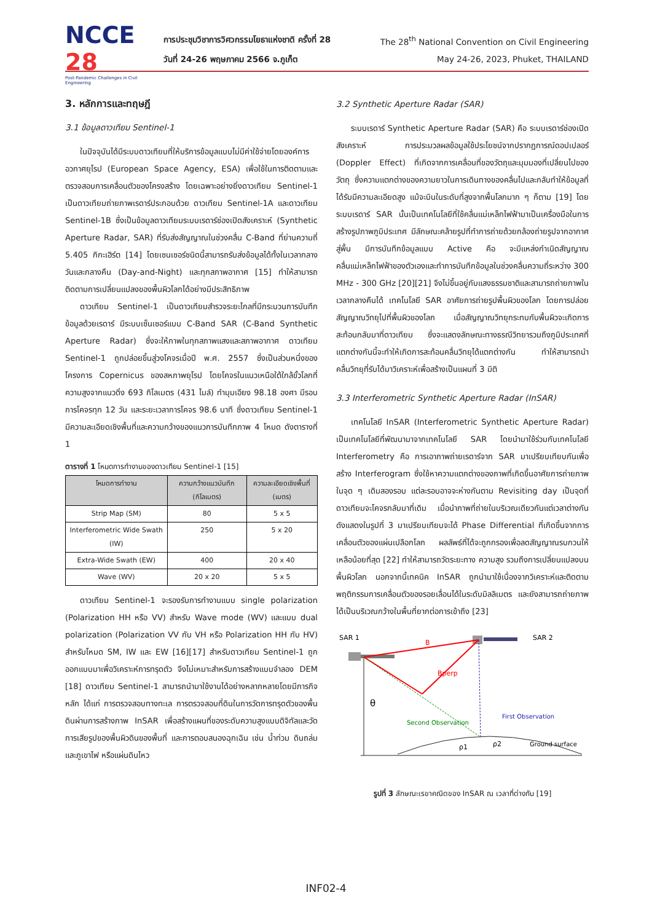NCCE 28
Post-Pandemic Challenges in Civil Engineering
การประชุมวิชาการวิศวกรรมโยธาแห่งชาติ ครั้งที่ 28 The 28<sup>th</sup> National Convention on Civil Engineering
วันที่ 24-26 พฤษภาคม 2566 จ.ภูเก็ต May 24-26, 2023, Phuket, THAILAND
3. หลักการและทฤษฎี
3.1 ข้อมูลดาวเทียม Sentinel-1
ในปัจจุบันได้มีระบบดาวเทียมที่ให้บริการข้อมูลแบบไม่มีค่าใช้จ่ายโดยองค์การอวกาศยุโรป (European Space Agency, ESA) เพื่อใช้ในการติดตามและตรวจสอบการเคลื่อนตัวของโครงสร้าง โดยเฉพาะอย่างยิ่งดาวเทียม Sentinel-1 เป็นดาวเทียมถ่ายภาพเรดาร์ประกอบด้วย ดาวเทียม Sentinel-1A และดาวเทียม Sentinel-1B ซึ่งเป็นข้อมูลดาวเทียมระบบเรดาร์ช่องเปิดสังเคราะห์ (Synthetic Aperture Radar, SAR) ที่รับส่งสัญญาณในช่วงคลื่น C-Band ที่ย่านความถี่ 5.405 กิกะเฮิร์ต [14] โดยเซนเซอร์ชนิดนี้สามารถรับส่งข้อมูลได้ทั้งในเวลากลางวันและกลางคืน (Day-and-Night) และทุกสภาพอากาศ [15] ทำให้สามารถติดตามการเปลี่ยนแปลงของพื้นผิวโลกได้อย่างมีประสิทธิภาพ
ดาวเทียม Sentinel-1 เป็นดาวเทียมสำรวจระยะไกลที่มีกระบวนการบันทึกข้อมูลด้วยเรดาร์ มีระบบเซ็นเซอร์แบบ C-Band SAR (C-Band Synthetic Aperture Radar) ซึ่งจะให้ภาพในทุกสภาพแสงและสภาพอากาศ ดาวเทียม Sentinel-1 ถูกปล่อยขึ้นสู่วงโคจรเมื่อปี พ.ศ. 2557 ซึ่งเป็นส่วนหนึ่งของโครงการ Copernicus ของสหภาพยุโรป โดยโคจรในแนวเหนือใต้ใกล้ขั้วโลกที่ความสูงจากแนวดิ่ง 693 กิโลเมตร (431 ไมล์) ทำมุมเอียง 98.18 องศา มีรอบการโคจรทุก 12 วัน และระยะเวลาการโคจร 98.6 นาที ซึ่งดาวเทียม Sentinel-1 มีความละเอียดเชิงพื้นที่และความกว้างของแนวการบันทึกภาพ 4 โหมด ดังตารางที่ 1
ตารางที่ 1 โหมดการทำงานของดาวเทียม Sentinel-1 [15]
| โหมดการทำงาน | ความกว้างแนวบันทึก (กิโลเมตร) | ความละเอียดเชิงพื้นที่ (เมตร) |
| --- | --- | --- |
| Strip Map (SM) | 80 | 5 x 5 |
| Interferometric Wide Swath (IW) | 250 | 5 x 20 |
| Extra-Wide Swath (EW) | 400 | 20 x 40 |
| Wave (WV) | 20 x 20 | 5 x 5 |
ดาวเทียม Sentinel-1 จะรองรับการทำงานแบบ single polarization (Polarization HH หรือ VV) สำหรับ Wave mode (WV) และแบบ dual polarization (Polarization VV กับ VH หรือ Polarization HH กับ HV) สำหรับโหมด SM, IW และ EW [16][17] สำหรับดาวเทียม Sentinel-1 ถูกออกแบบมาเพื่อวิเคราะห์การทรุดตัว จึงไม่เหมาะสำหรับการสร้างแบบจำลอง DEM [18] ดาวเทียม Sentinel-1 สามารถนำมาใช้งานได้อย่างหลากหลายโดยมีภารกิจหลัก ได้แก่ การตรวจสอบทางทะเล การตรวจสอบที่ดินในการวัดการทรุดตัวของพื้นดินผ่านการสร้างภาพ InSAR เพื่อสร้างแผนที่ของระดับความสูงแบบดิจิทัลและวัดการเสียรูปของพื้นผิวดินของพื้นที่ และการตอบสนองฉุกเฉิน เช่น น้ำท่วม ดินถล่มและภูเขาไฟ หรือแผ่นดินไหว
3.2 Synthetic Aperture Radar (SAR)
ระบบเรดาร์ Synthetic Aperture Radar (SAR) คือ ระบบเรดาร์ช่องเปิดสังเคราะห์ การประมวลผลข้อมูลใช้ประโยชน์จากปรากฏการณ์ดอปเปลอร์ (Doppler Effect) ที่เกิดจากการเคลื่อนที่ของวัตถุและมุมมองที่เปลี่ยนไปของวัตถุ ซึ่งความแตกต่างของความยาวในการเดินทางของคลื่นไปและกลับทำให้ข้อมูลที่ได้รับมีความละเอียดสูง แม้จะบินในระดับที่สูงจากพื้นโลกมาก ๆ ก็ตาม [19] โดยระบบเรดาร์ SAR นั้นเป็นเทคโนโลยีที่ใช้คลื่นแม่เหล็กไฟฟ้ามาเป็นเครื่องมือในการสร้างรูปภาพภูมิประเทศ มีลักษณะคล้ายรูปที่ทำการถ่ายด้วยกล้องถ่ายรูปจากอากาศสู่พื้น มีการบันทึกข้อมูลแบบ Active คือ จะมีแหล่งกำเนิดสัญญาณคลื่นแม่เหล็กไฟฟ้าของตัวเองและทำการบันทึกข้อมูลในช่วงคลื่นความถี่ระหว่าง 300 MHz - 300 GHz [20][21] จึงไม่ขึ้นอยู่กับแสงธรรมชาติและสามารถถ่ายภาพในเวลากลางคืนได้ เทคโนโลยี SAR อาศัยการถ่ายรูปพื้นผิวของโลก โดยการปล่อยสัญญาณวิทยุไปที่พื้นผิวของโลก เมื่อสัญญาณวิทยุกระทบกับพื้นผิวจะเกิดการสะท้อนกลับมาที่ดาวเทียม ซึ่งจะแสดงลักษณะทางธรณีวิทยารวมถึงภูมิประเทศที่แตกต่างกันนี้จะทำให้เกิดการสะท้อนคลื่นวิทยุได้แตกต่างกัน ทำให้สามารถนำคลื่นวิทยุที่รับได้มาวิเคราะห์เพื่อสร้างเป็นแผนที่ 3 มิติ
3.3 Interferometric Synthetic Aperture Radar (InSAR)
เทคโนโลยี InSAR (Interferometric Synthetic Aperture Radar) เป็นเทคโนโลยีที่พัฒนามาจากเทคโนโลยี SAR โดยนำมาใช้ร่วมกับเทคโนโลยี Interferometry คือ การเอาภาพถ่ายเรดาร์จาก SAR มาเปรียบเทียบกันเพื่อสร้าง Interferogram ซึ่งใช้หาความแตกต่างของภาพที่เกิดขึ้นอาศัยการถ่ายภาพในจุด ๆ เดิมสองรอบ แต่ละรอบอาจจะห่างกันตาม Revisiting day เป็นจุดที่ดาวเทียมจะโคจรกลับมาที่เดิม เมื่อนำภาพที่ถ่ายในบริเวณเดียวกันแต่เวลาต่างกัน ดังแสดงในรูปที่ 3 มาเปรียบเทียบจะได้ Phase Differential ที่เกิดขึ้นจากการเคลื่อนตัวของแผ่นเปลือกโลก ผลลัพธ์ที่ได้จะถูกกรองเพื่อลดสัญญาณรบกวนให้เหลือน้อยที่สุด [22] ทำให้สามารถวัดระยะทาง ความสูง รวมถึงการเปลี่ยนแปลงบนพื้นผิวโลก นอกจากนี้เทคนิค InSAR ถูกนำมาใช้เนื่องจากวิเคราะห์และติดตามพฤติกรรมการเคลื่อนตัวของรอยเลื่อนได้ในระดับมิลลิเมตร และยังสามารถถ่ายภาพได้เป็นบริเวณกว้างในพื้นที่ยากต่อการเข้าถึง [23]
SAR 1
SAR 2
B
Bperp
θ
First Observation
Second Observation
ρ1
ρ2
Ground surface
รูปที่ 3 ลักษณะเรขาคณิตของ InSAR ณ เวลาที่ต่างกัน [19]
INF02-4